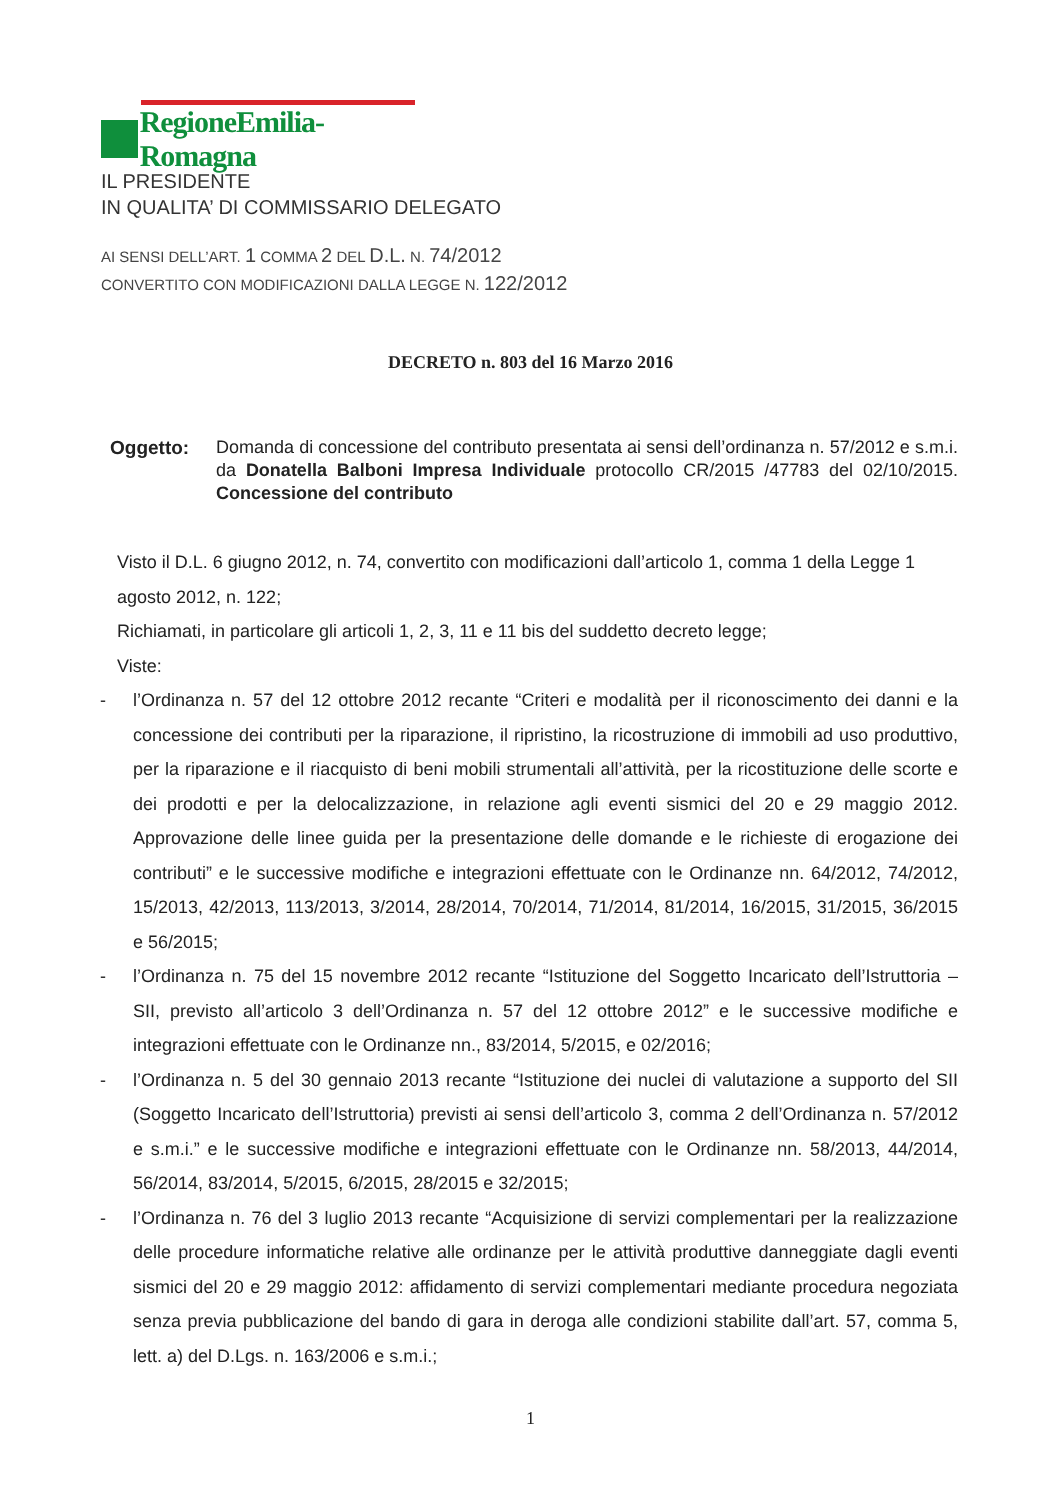RegioneEmilia-Romagna
IL PRESIDENTE
IN QUALITA’ DI COMMISSARIO DELEGATO
AI SENSI DELL’ART. 1 COMMA 2 DEL D.L. N. 74/2012
CONVERTITO CON MODIFICAZIONI DALLA LEGGE N. 122/2012
DECRETO n. 803 del 16 Marzo 2016
Oggetto: Domanda di concessione del contributo presentata ai sensi dell’ordinanza n. 57/2012 e s.m.i. da Donatella Balboni Impresa Individuale protocollo CR/2015 /47783 del 02/10/2015. Concessione del contributo
Visto il D.L. 6 giugno 2012, n. 74, convertito con modificazioni dall’articolo 1, comma 1 della Legge 1 agosto 2012, n. 122;
Richiamati, in particolare gli articoli 1, 2, 3, 11 e 11 bis del suddetto decreto legge;
Viste:
- l’Ordinanza n. 57 del 12 ottobre 2012 recante “Criteri e modalità per il riconoscimento dei danni e la concessione dei contributi per la riparazione, il ripristino, la ricostruzione di immobili ad uso produttivo, per la riparazione e il riacquisto di beni mobili strumentali all’attività, per la ricostituzione delle scorte e dei prodotti e per la delocalizzazione, in relazione agli eventi sismici del 20 e 29 maggio 2012. Approvazione delle linee guida per la presentazione delle domande e le richieste di erogazione dei contributi” e le successive modifiche e integrazioni effettuate con le Ordinanze nn. 64/2012, 74/2012, 15/2013, 42/2013, 113/2013, 3/2014, 28/2014, 70/2014, 71/2014, 81/2014, 16/2015, 31/2015, 36/2015 e 56/2015;
- l’Ordinanza n. 75 del 15 novembre 2012 recante “Istituzione del Soggetto Incaricato dell’Istruttoria – SII, previsto all’articolo 3 dell’Ordinanza n. 57 del 12 ottobre 2012” e le successive modifiche e integrazioni effettuate con le Ordinanze nn., 83/2014, 5/2015, e 02/2016;
- l’Ordinanza n. 5 del 30 gennaio 2013 recante “Istituzione dei nuclei di valutazione a supporto del SII (Soggetto Incaricato dell’Istruttoria) previsti ai sensi dell’articolo 3, comma 2 dell’Ordinanza n. 57/2012 e s.m.i.” e le successive modifiche e integrazioni effettuate con le Ordinanze nn. 58/2013, 44/2014, 56/2014, 83/2014, 5/2015, 6/2015, 28/2015 e 32/2015;
- l’Ordinanza n. 76 del 3 luglio 2013 recante “Acquisizione di servizi complementari per la realizzazione delle procedure informatiche relative alle ordinanze per le attività produttive danneggiate dagli eventi sismici del 20 e 29 maggio 2012: affidamento di servizi complementari mediante procedura negoziata senza previa pubblicazione del bando di gara in deroga alle condizioni stabilite dall’art. 57, comma 5, lett. a) del D.Lgs. n. 163/2006 e s.m.i.;
1